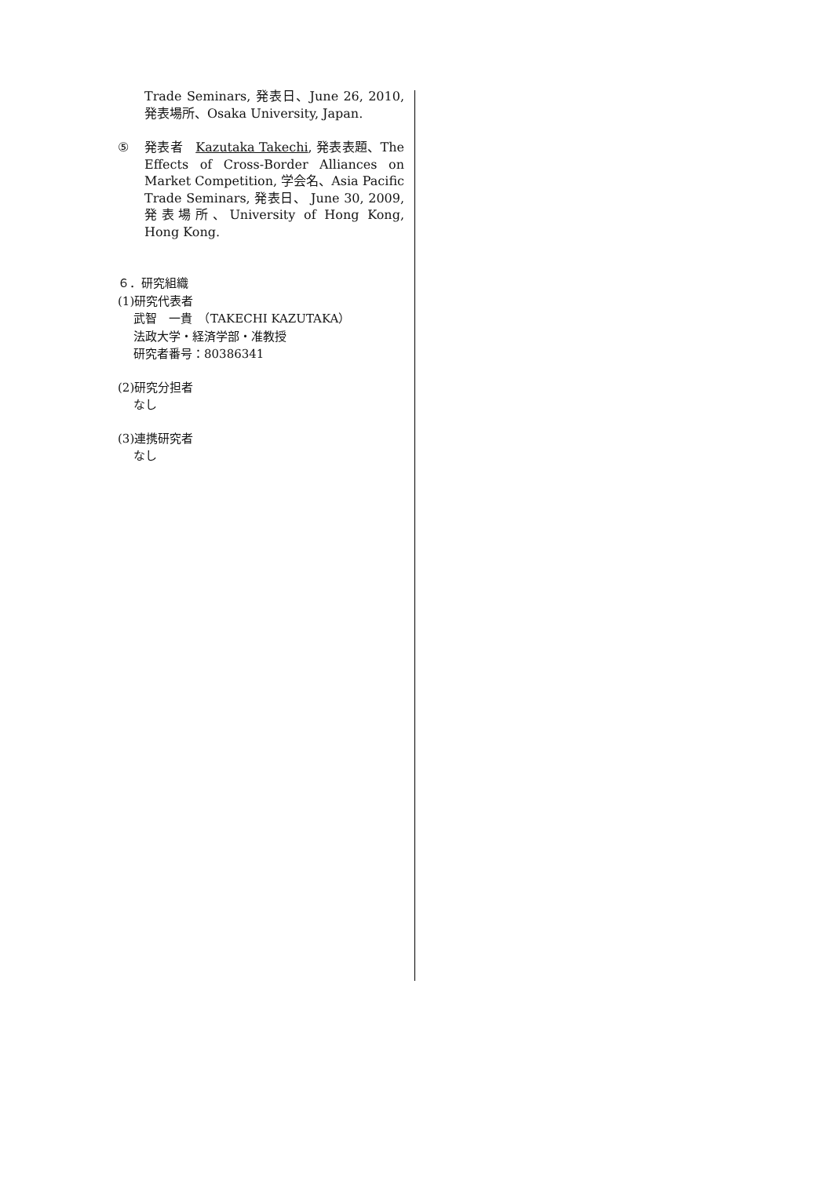Trade Seminars, 発表日、June 26, 2010, 発表場所、Osaka University, Japan.
⑤ 発表者　Kazutaka Takechi, 発表表題、The Effects of Cross-Border Alliances on Market Competition, 学会名、Asia Pacific Trade Seminars, 発表日、 June 30, 2009, 発表場所、University of Hong Kong, Hong Kong.
６．研究組織
(1)研究代表者
武智　一貴　（TAKECHI KAZUTAKA）
法政大学・経済学部・准教授
研究者番号：80386341
(2)研究分担者
なし
(3)連携研究者
なし